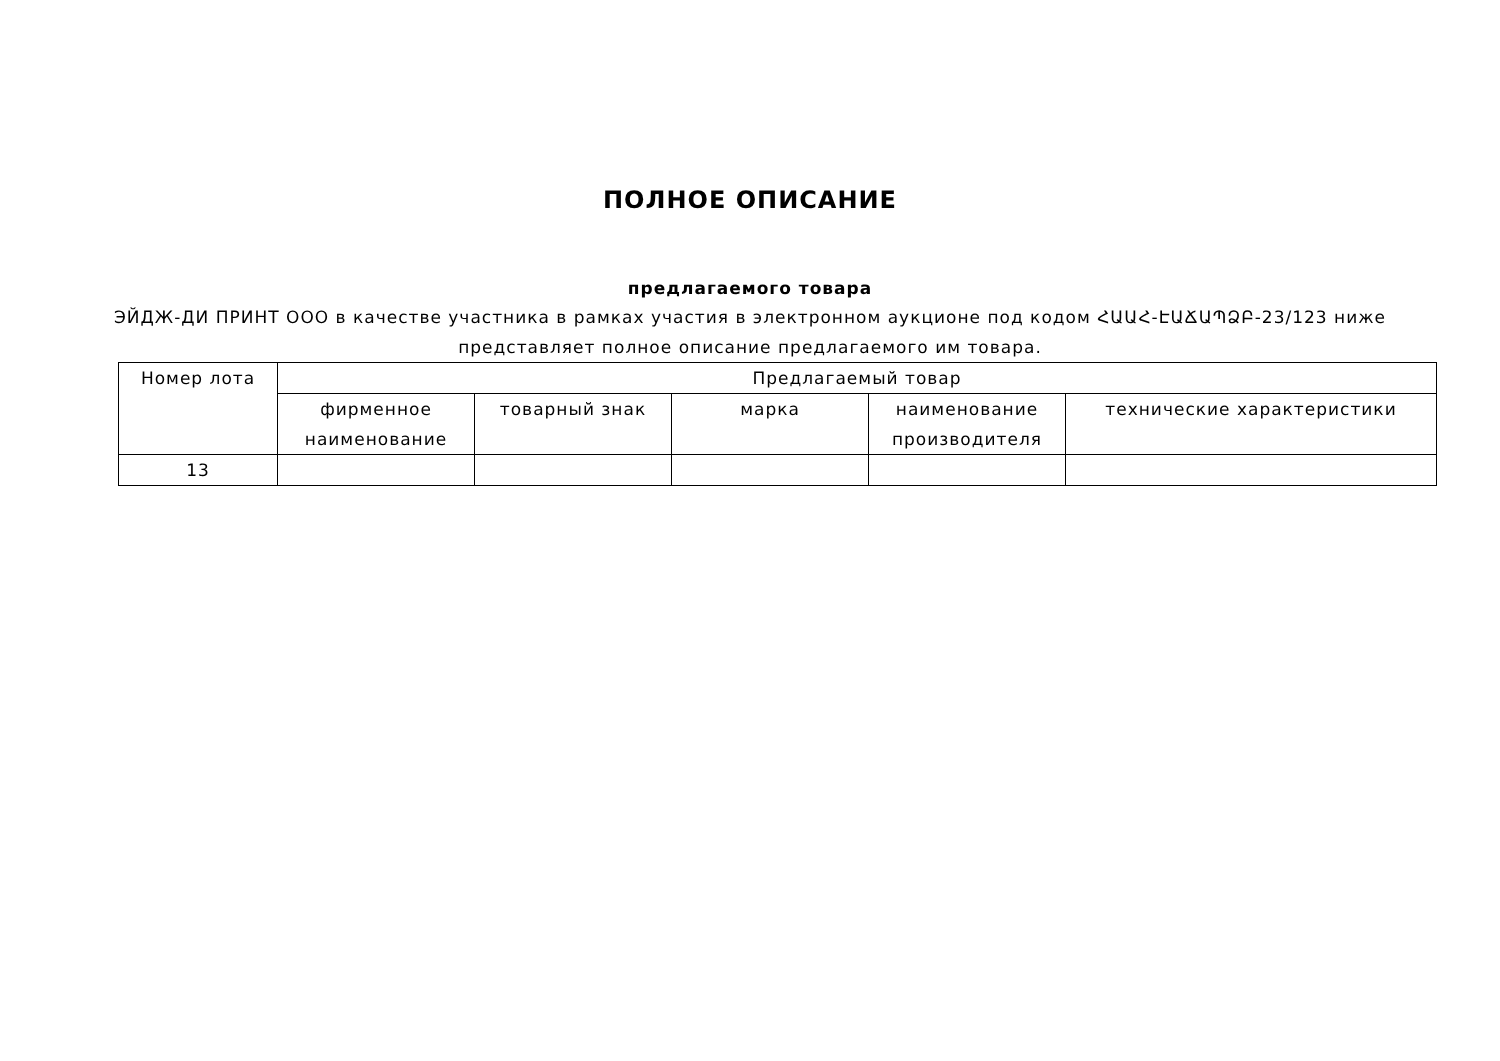ПОЛНОЕ ОПИСАНИЕ
предлагаемого товара
ЭЙДЖ-ДИ ПРИНТ ООО в качестве участника в рамках участия в электронном аукционе под кодом ՀԱԱՀ-ԷԱՃԱՊՁԲ-23/123 ниже представляет полное описание предлагаемого им товара.
| Номер лота | Предлагаемый товар | | | | |
| --- | --- | --- | --- | --- | --- |
| | фирменное наименование | товарный знак | марка | наименование производителя | технические характеристики |
| 13 | | | | | |